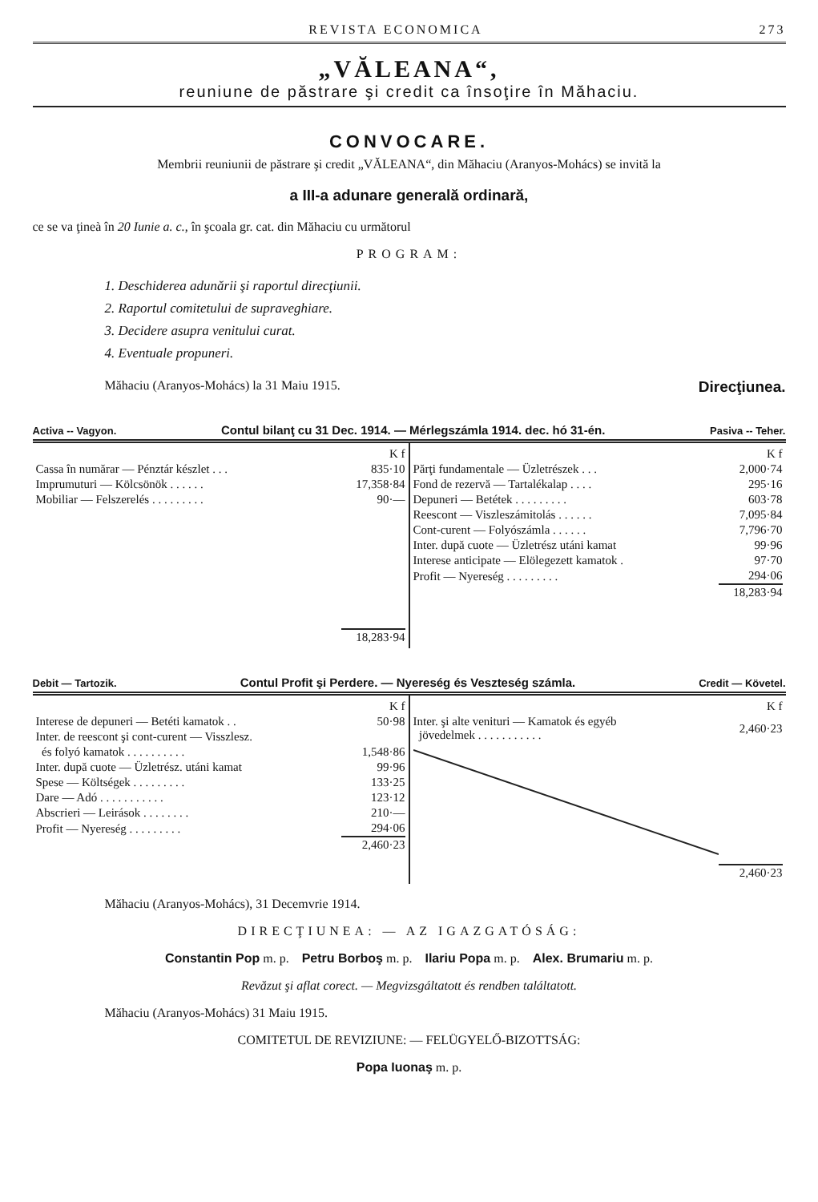REVISTA ECONOMICA 273
„VĂLEANA“,
reuniune de păstrare şi credit ca însoţire în Măhaciu.
CONVOCARE.
Membrii reuniunii de păstrare şi credit „VĂLEANA“, din Măhaciu (Aranyos-Mohács) se invită la
a III-a adunare generală ordinară,
ce se va ţineà în 20 Iunie a. c., în şcoala gr. cat. din Măhaciu cu următorul
PROGRAM:
1. Deschiderea adunării şi raportul direcţiunii.
2. Raportul comitetului de supraveghiare.
3. Decidere asupra venitului curat.
4. Eventuale propuneri.
Măhaciu (Aranyos-Mohács) la 31 Maiu 1915. Direcţiunea.
Activa -- Vagyon. Contul bilanţ cu 31 Dec. 1914. — Mérlegszámla 1914. dec. hó 31-én. Pasiva -- Teher.
| | K f |
| Cassa în numărar — Pénztár készlet . . . | 835·10 |
| Imprumuturi — Kölcsönök . . . . . . | 17,358·84 |
| Mobiliar — Felszerelés . . . . . . . . . | 90·— |
| | 18,283·94 |
| | K f |
| Părţi fundamentale — Üzletrészek . . . | 2,000·74 |
| Fond de rezervă — Tartalékalap . . . . | 295·16 |
| Depuneri — Betétek . . . . . . . . . | 603·78 |
| Reescont — Viszleszámitolás . . . . . . | 7,095·84 |
| Cont-curent — Folyószámla . . . . . . | 7,796·70 |
| Inter. după cuote — Üzletrész utáni kamat | 99·96 |
| Interese anticipate — Elölegezett kamatok . | 97·70 |
| Profit — Nyereség . . . . . . . . . | 294·06 |
| | 18,283·94 |
Debit — Tartozik. Contul Profit şi Perdere. — Nyereség és Veszteség számla. Credit — Követel.
| | K f |
| Interese de depuneri — Betéti kamatok . . | 50·98 |
| Inter. de reescont şi cont-curent — Visszlesz. | |
| és folyó kamatok . . . . . . . . . . | 1,548·86 |
| Inter. după cuote — Üzletrész. utáni kamat | 99·96 |
| Spese — Költségek . . . . . . . . . | 133·25 |
| Dare — Adó . . . . . . . . . . . | 123·12 |
| Abscrieri — Leirások . . . . . . . . | 210·— |
| Profit — Nyereség . . . . . . . . . | 294·06 |
| | 2,460·23 |
| | K f |
| Inter. şi alte venituri — Kamatok és egyéb jövedelmek . . . . . . . . . . . | 2,460·23 |
| | 2,460·23 |
Măhaciu (Aranyos-Mohács), 31 Decemvrie 1914.
DIRECŢIUNEA: — AZ IGAZGATÓSÁG:
Constantin Pop m. p. Petru Borboş m. p. Ilariu Popa m. p. Alex. Brumariu m. p.
Revăzut şi aflat corect. — Megvizsgáltatott és rendben találtatott.
Măhaciu (Aranyos-Mohács) 31 Maiu 1915.
COMITETUL DE REVIZIUNE: — FELÜGYELŐ-BIZOTTSÁG:
Popa Iuonaş m. p.